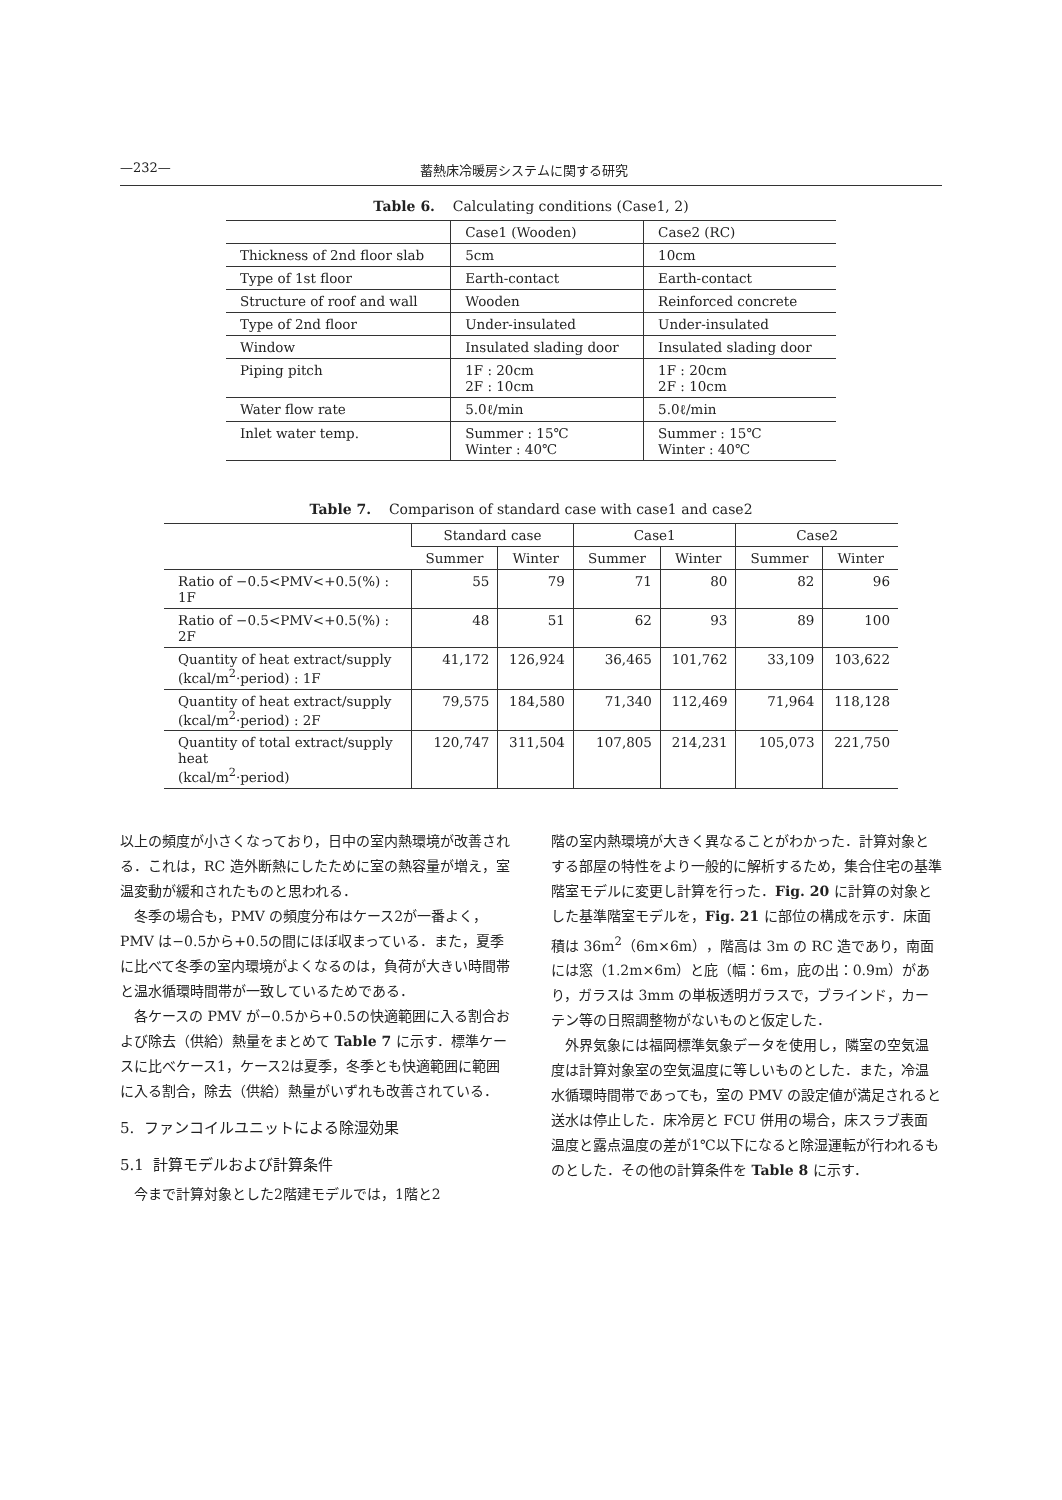—232— 蓄熱床冷暖房システムに関する研究
Table 6. Calculating conditions (Case1, 2)
| | Case1 (Wooden) | Case2 (RC) |
| Thickness of 2nd floor slab | 5cm | 10cm |
| Type of 1st floor | Earth-contact | Earth-contact |
| Structure of roof and wall | Wooden | Reinforced concrete |
| Type of 2nd floor | Under-insulated | Under-insulated |
| Window | Insulated slading door | Insulated slading door |
| Piping pitch | 1F : 20cm 2F : 10cm | 1F : 20cm 2F : 10cm |
| Water flow rate | 5.0ℓ/min | 5.0ℓ/min |
| Inlet water temp. | Summer : 15℃ Winter : 40℃ | Summer : 15℃ Winter : 40℃ |
Table 7. Comparison of standard case with case1 and case2
| | Standard case | | Case1 | | Case2 | |
| --- | --- | --- | --- | --- | --- | --- |
| | Summer | Winter | Summer | Winter | Summer | Winter |
| Ratio of −0.5<PMV<+0.5(%) : 1F | 55 | 79 | 71 | 80 | 82 | 96 |
| Ratio of −0.5<PMV<+0.5(%) : 2F | 48 | 51 | 62 | 93 | 89 | 100 |
| Quantity of heat extract/supply (kcal/m<sup>2</sup>·period) : 1F | 41,172 | 126,924 | 36,465 | 101,762 | 33,109 | 103,622 |
| Quantity of heat extract/supply (kcal/m<sup>2</sup>·period) : 2F | 79,575 | 184,580 | 71,340 | 112,469 | 71,964 | 118,128 |
| Quantity of total extract/supply heat (kcal/m<sup>2</sup>·period) | 120,747 | 311,504 | 107,805 | 214,231 | 105,073 | 221,750 |
以上の頻度が小さくなっており，日中の室内熱環境が改善される．これは，RC 造外断熱にしたために室の熱容量が増え，室温変動が緩和されたものと思われる．
冬季の場合も，PMV の頻度分布はケース2が一番よく，PMV は−0.5から+0.5の間にほぼ収まっている．また，夏季に比べて冬季の室内環境がよくなるのは，負荷が大きい時間帯と温水循環時間帯が一致しているためである．
各ケースの PMV が−0.5から+0.5の快適範囲に入る割合および除去（供給）熱量をまとめて Table 7 に示す．標準ケースに比べケース1，ケース2は夏季，冬季とも快適範囲に範囲に入る割合，除去（供給）熱量がいずれも改善されている．
5. ファンコイルユニットによる除湿効果
5.1 計算モデルおよび計算条件
今まで計算対象とした2階建モデルでは，1階と2
階の室内熱環境が大きく異なることがわかった．計算対象とする部屋の特性をより一般的に解析するため，集合住宅の基準階室モデルに変更し計算を行った．Fig. 20 に計算の対象とした基準階室モデルを，Fig. 21 に部位の構成を示す．床面積は 36m<sup>2</sup>（6m×6m），階高は 3m の RC 造であり，南面には窓（1.2m×6m）と庇（幅：6m，庇の出：0.9m）があり，ガラスは 3mm の単板透明ガラスで，ブラインド，カーテン等の日照調整物がないものと仮定した．
外界気象には福岡標準気象データを使用し，隣室の空気温度は計算対象室の空気温度に等しいものとした．また，冷温水循環時間帯であっても，室の PMV の設定値が満足されると送水は停止した．床冷房と FCU 併用の場合，床スラブ表面温度と露点温度の差が1℃以下になると除湿運転が行われるものとした．その他の計算条件を Table 8 に示す．